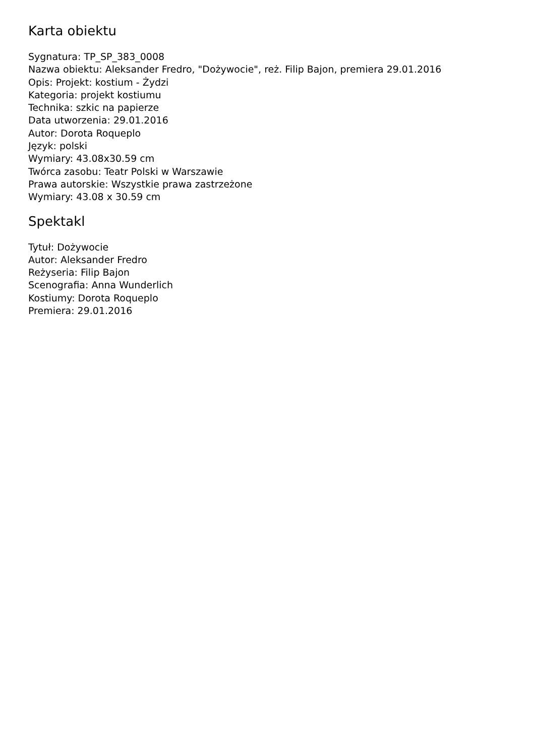Karta obiektu
Sygnatura: TP_SP_383_0008
Nazwa obiektu: Aleksander Fredro, "Dożywocie", reż. Filip Bajon, premiera 29.01.2016
Opis: Projekt: kostium - Żydzi
Kategoria: projekt kostiumu
Technika: szkic na papierze
Data utworzenia: 29.01.2016
Autor: Dorota Roqueplo
Język: polski
Wymiary: 43.08x30.59 cm
Twórca zasobu: Teatr Polski w Warszawie
Prawa autorskie: Wszystkie prawa zastrzeżone
Wymiary: 43.08 x 30.59 cm
Spektakl
Tytuł: Dożywocie
Autor: Aleksander Fredro
Reżyseria: Filip Bajon
Scenografia: Anna Wunderlich
Kostiumy: Dorota Roqueplo
Premiera: 29.01.2016